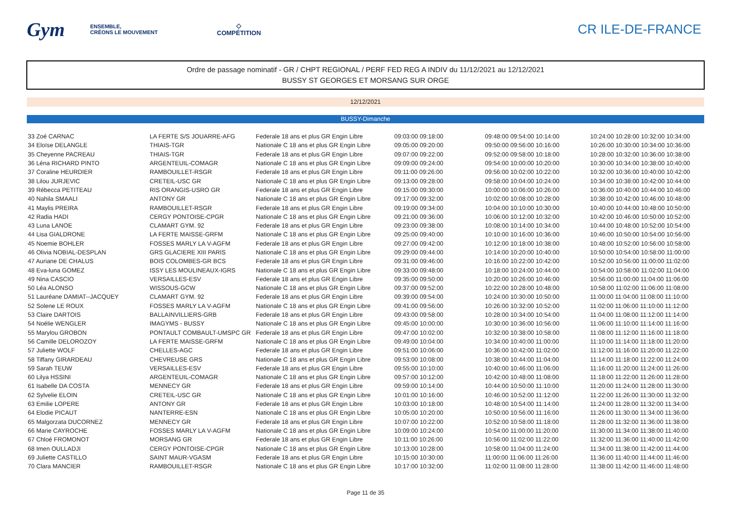Gym
ENSEMBLE,
CRÉONS LE MOUVEMENT
◇
COMPÉTITION
CR ILE-DE-FRANCE
Ordre de passage nominatif - GR / CHPT REGIONAL / PERF FED REG A INDIV du 11/12/2021 au 12/12/2021
BUSSY ST GEORGES ET MORSANG SUR ORGE
12/12/2021
BUSSY-Dimanche
| 33 Zoé CARNAC | LA FERTE S/S JOUARRE-AFG | Federale 18 ans et plus GR Engin Libre | 09:03:00 09:18:00 | 09:48:00 09:54:00 10:14:00 | 10:24:00 10:28:00 10:32:00 10:34:00 |
| 34 Eloïse DELANGLE | THIAIS-TGR | Nationale C 18 ans et plus GR Engin Libre | 09:05:00 09:20:00 | 09:50:00 09:56:00 10:16:00 | 10:26:00 10:30:00 10:34:00 10:36:00 |
| 35 Cheyenne PACREAU | THIAIS-TGR | Federale 18 ans et plus GR Engin Libre | 09:07:00 09:22:00 | 09:52:00 09:58:00 10:18:00 | 10:28:00 10:32:00 10:36:00 10:38:00 |
| 36 Léna RICHARD PINTO | ARGENTEUIL-COMAGR | Nationale C 18 ans et plus GR Engin Libre | 09:09:00 09:24:00 | 09:54:00 10:00:00 10:20:00 | 10:30:00 10:34:00 10:38:00 10:40:00 |
| 37 Coraline HEURDIER | RAMBOUILLET-RSGR | Federale 18 ans et plus GR Engin Libre | 09:11:00 09:26:00 | 09:56:00 10:02:00 10:22:00 | 10:32:00 10:36:00 10:40:00 10:42:00 |
| 38 Lilou JURJEVIC | CRETEIL-USC GR | Nationale C 18 ans et plus GR Engin Libre | 09:13:00 09:28:00 | 09:58:00 10:04:00 10:24:00 | 10:34:00 10:38:00 10:42:00 10:44:00 |
| 39 Rébecca PETITEAU | RIS ORANGIS-USRO GR | Federale 18 ans et plus GR Engin Libre | 09:15:00 09:30:00 | 10:00:00 10:06:00 10:26:00 | 10:36:00 10:40:00 10:44:00 10:46:00 |
| 40 Nahila SMAALI | ANTONY GR | Nationale C 18 ans et plus GR Engin Libre | 09:17:00 09:32:00 | 10:02:00 10:08:00 10:28:00 | 10:38:00 10:42:00 10:46:00 10:48:00 |
| 41 Maylis PREIRA | RAMBOUILLET-RSGR | Federale 18 ans et plus GR Engin Libre | 09:19:00 09:34:00 | 10:04:00 10:10:00 10:30:00 | 10:40:00 10:44:00 10:48:00 10:50:00 |
| 42 Radia HADI | CERGY PONTOISE-CPGR | Nationale C 18 ans et plus GR Engin Libre | 09:21:00 09:36:00 | 10:06:00 10:12:00 10:32:00 | 10:42:00 10:46:00 10:50:00 10:52:00 |
| 43 Luna LANOE | CLAMART GYM. 92 | Federale 18 ans et plus GR Engin Libre | 09:23:00 09:38:00 | 10:08:00 10:14:00 10:34:00 | 10:44:00 10:48:00 10:52:00 10:54:00 |
| 44 Lisa GIALDRONE | LA FERTE MAISSE-GRFM | Nationale C 18 ans et plus GR Engin Libre | 09:25:00 09:40:00 | 10:10:00 10:16:00 10:36:00 | 10:46:00 10:50:00 10:54:00 10:56:00 |
| 45 Noemie BOHLER | FOSSES MARLY LA V-AGFM | Federale 18 ans et plus GR Engin Libre | 09:27:00 09:42:00 | 10:12:00 10:18:00 10:38:00 | 10:48:00 10:52:00 10:56:00 10:58:00 |
| 46 Olivia NOBIAL-DESPLAN | GRS GLACIERE XIII PARIS | Nationale C 18 ans et plus GR Engin Libre | 09:29:00 09:44:00 | 10:14:00 10:20:00 10:40:00 | 10:50:00 10:54:00 10:58:00 11:00:00 |
| 47 Auriane DE CHALUS | BOIS COLOMBES-GR BCS | Federale 18 ans et plus GR Engin Libre | 09:31:00 09:46:00 | 10:16:00 10:22:00 10:42:00 | 10:52:00 10:56:00 11:00:00 11:02:00 |
| 48 Eva-luna GOMEZ | ISSY LES MOULINEAUX-IGRS | Nationale C 18 ans et plus GR Engin Libre | 09:33:00 09:48:00 | 10:18:00 10:24:00 10:44:00 | 10:54:00 10:58:00 11:02:00 11:04:00 |
| 49 Nina CASCIO | VERSAILLES-ESV | Federale 18 ans et plus GR Engin Libre | 09:35:00 09:50:00 | 10:20:00 10:26:00 10:46:00 | 10:56:00 11:00:00 11:04:00 11:06:00 |
| 50 Léa ALONSO | WISSOUS-GCW | Nationale C 18 ans et plus GR Engin Libre | 09:37:00 09:52:00 | 10:22:00 10:28:00 10:48:00 | 10:58:00 11:02:00 11:06:00 11:08:00 |
| 51 Lauréane DAMIAT--JACQUEY | CLAMART GYM. 92 | Federale 18 ans et plus GR Engin Libre | 09:39:00 09:54:00 | 10:24:00 10:30:00 10:50:00 | 11:00:00 11:04:00 11:08:00 11:10:00 |
| 52 Solene LE ROUX | FOSSES MARLY LA V-AGFM | Nationale C 18 ans et plus GR Engin Libre | 09:41:00 09:56:00 | 10:26:00 10:32:00 10:52:00 | 11:02:00 11:06:00 11:10:00 11:12:00 |
| 53 Claire DARTOIS | BALLAINVILLIERS-GRB | Federale 18 ans et plus GR Engin Libre | 09:43:00 09:58:00 | 10:28:00 10:34:00 10:54:00 | 11:04:00 11:08:00 11:12:00 11:14:00 |
| 54 Noélie WENGLER | IMAGYMS - BUSSY | Nationale C 18 ans et plus GR Engin Libre | 09:45:00 10:00:00 | 10:30:00 10:36:00 10:56:00 | 11:06:00 11:10:00 11:14:00 11:16:00 |
| 55 Marylou GROBON | PONTAULT COMBAULT-UMSPC GR | Federale 18 ans et plus GR Engin Libre | 09:47:00 10:02:00 | 10:32:00 10:38:00 10:58:00 | 11:08:00 11:12:00 11:16:00 11:18:00 |
| 56 Camille DELOROZOY | LA FERTE MAISSE-GRFM | Nationale C 18 ans et plus GR Engin Libre | 09:49:00 10:04:00 | 10:34:00 10:40:00 11:00:00 | 11:10:00 11:14:00 11:18:00 11:20:00 |
| 57 Juliette WOLF | CHELLES-AGC | Federale 18 ans et plus GR Engin Libre | 09:51:00 10:06:00 | 10:36:00 10:42:00 11:02:00 | 11:12:00 11:16:00 11:20:00 11:22:00 |
| 58 Tiffany GIRARDEAU | CHEVREUSE GRS | Nationale C 18 ans et plus GR Engin Libre | 09:53:00 10:08:00 | 10:38:00 10:44:00 11:04:00 | 11:14:00 11:18:00 11:22:00 11:24:00 |
| 59 Sarah TEUW | VERSAILLES-ESV | Federale 18 ans et plus GR Engin Libre | 09:55:00 10:10:00 | 10:40:00 10:46:00 11:06:00 | 11:16:00 11:20:00 11:24:00 11:26:00 |
| 60 Lilya HSSINI | ARGENTEUIL-COMAGR | Nationale C 18 ans et plus GR Engin Libre | 09:57:00 10:12:00 | 10:42:00 10:48:00 11:08:00 | 11:18:00 11:22:00 11:26:00 11:28:00 |
| 61 Isabelle DA COSTA | MENNECY GR | Federale 18 ans et plus GR Engin Libre | 09:59:00 10:14:00 | 10:44:00 10:50:00 11:10:00 | 11:20:00 11:24:00 11:28:00 11:30:00 |
| 62 Sylvelie ELOIN | CRETEIL-USC GR | Nationale C 18 ans et plus GR Engin Libre | 10:01:00 10:16:00 | 10:46:00 10:52:00 11:12:00 | 11:22:00 11:26:00 11:30:00 11:32:00 |
| 63 Emilie LOPERE | ANTONY GR | Federale 18 ans et plus GR Engin Libre | 10:03:00 10:18:00 | 10:48:00 10:54:00 11:14:00 | 11:24:00 11:28:00 11:32:00 11:34:00 |
| 64 Elodie PICAUT | NANTERRE-ESN | Nationale C 18 ans et plus GR Engin Libre | 10:05:00 10:20:00 | 10:50:00 10:56:00 11:16:00 | 11:26:00 11:30:00 11:34:00 11:36:00 |
| 65 Malgorzata DUCORNEZ | MENNECY GR | Federale 18 ans et plus GR Engin Libre | 10:07:00 10:22:00 | 10:52:00 10:58:00 11:18:00 | 11:28:00 11:32:00 11:36:00 11:38:00 |
| 66 Marie CAYROCHE | FOSSES MARLY LA V-AGFM | Nationale C 18 ans et plus GR Engin Libre | 10:09:00 10:24:00 | 10:54:00 11:00:00 11:20:00 | 11:30:00 11:34:00 11:38:00 11:40:00 |
| 67 Chloé FROMONOT | MORSANG GR | Federale 18 ans et plus GR Engin Libre | 10:11:00 10:26:00 | 10:56:00 11:02:00 11:22:00 | 11:32:00 11:36:00 11:40:00 11:42:00 |
| 68 Imen OULLADJI | CERGY PONTOISE-CPGR | Nationale C 18 ans et plus GR Engin Libre | 10:13:00 10:28:00 | 10:58:00 11:04:00 11:24:00 | 11:34:00 11:38:00 11:42:00 11:44:00 |
| 69 Juliette CASTILLO | SAINT MAUR-VGASM | Federale 18 ans et plus GR Engin Libre | 10:15:00 10:30:00 | 11:00:00 11:06:00 11:26:00 | 11:36:00 11:40:00 11:44:00 11:46:00 |
| 70 Clara MANCIER | RAMBOUILLET-RSGR | Nationale C 18 ans et plus GR Engin Libre | 10:17:00 10:32:00 | 11:02:00 11:08:00 11:28:00 | 11:38:00 11:42:00 11:46:00 11:48:00 |
Page 11 de 35